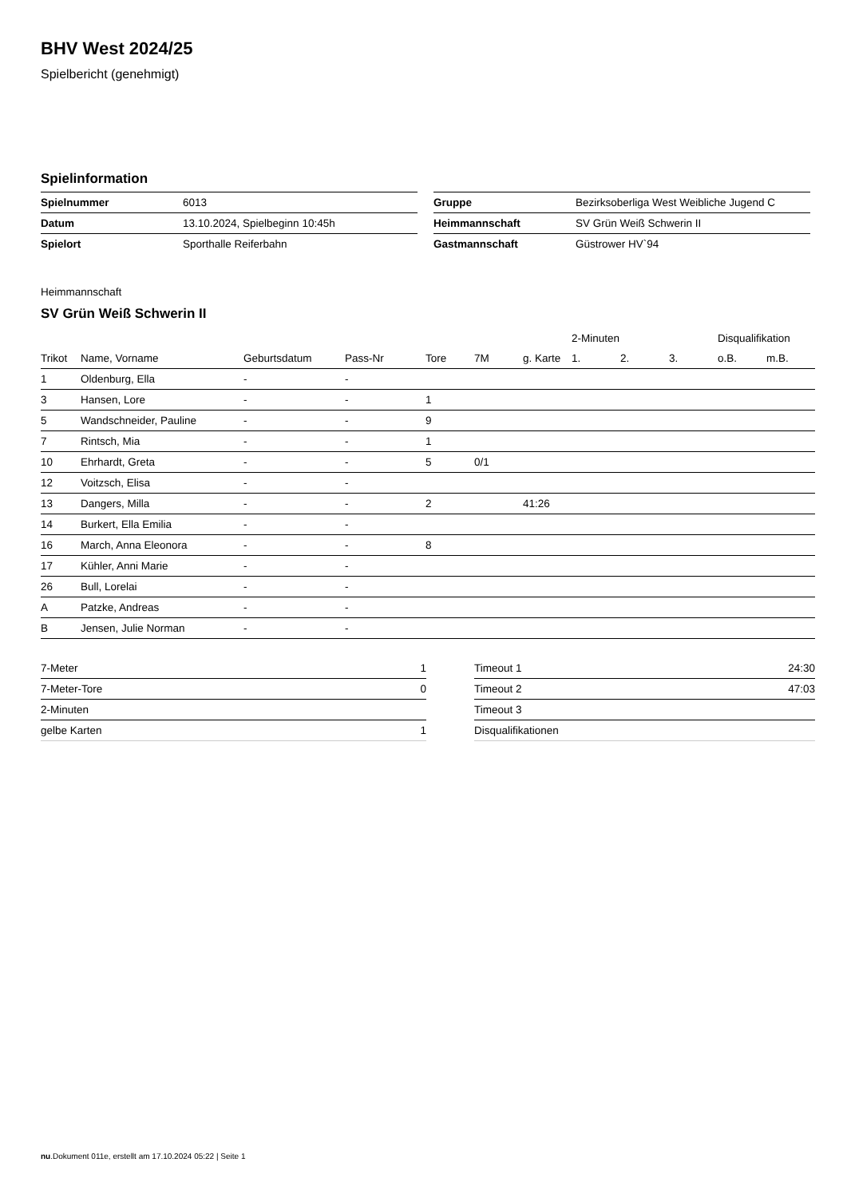BHV West 2024/25
Spielbericht (genehmigt)
Spielinformation
| Spielnummer | 6013 |
| Datum | 13.10.2024, Spielbeginn 10:45h |
| Spielort | Sporthalle Reiferbahn |
| Gruppe | Bezirksoberliga West Weibliche Jugend C |
| Heimmannschaft | SV Grün Weiß Schwerin II |
| Gastmannschaft | Güstrower HV`94 |
Heimmannschaft
SV Grün Weiß Schwerin II
| | | | | | | | 2-Minuten | | | Disqualifikation | |
| --- | --- | --- | --- | --- | --- | --- | --- | --- | --- | --- | --- |
| Trikot | Name, Vorname | Geburtsdatum | Pass-Nr | Tore | 7M | g. Karte | 1. | 2. | 3. | o.B. | m.B. |
| 1 | Oldenburg, Ella | - | - | | | | | | | | |
| 3 | Hansen, Lore | - | - | 1 | | | | | | | |
| 5 | Wandschneider, Pauline | - | - | 9 | | | | | | | |
| 7 | Rintsch, Mia | - | - | 1 | | | | | | | |
| 10 | Ehrhardt, Greta | - | - | 5 | 0/1 | | | | | | |
| 12 | Voitzsch, Elisa | - | - | | | | | | | | |
| 13 | Dangers, Milla | - | - | 2 | | 41:26 | | | | | |
| 14 | Burkert, Ella Emilia | - | - | | | | | | | | |
| 16 | March, Anna Eleonora | - | - | 8 | | | | | | | |
| 17 | Kühler, Anni Marie | - | - | | | | | | | | |
| 26 | Bull, Lorelai | - | - | | | | | | | | |
| A | Patzke, Andreas | - | - | | | | | | | | |
| B | Jensen, Julie Norman | - | - | | | | | | | | |
| 7-Meter | 1 |
| 7-Meter-Tore | 0 |
| 2-Minuten | |
| gelbe Karten | 1 |
| Timeout 1 | 24:30 |
| Timeout 2 | 47:03 |
| Timeout 3 | |
| Disqualifikationen | |
nu.Dokument 011e, erstellt am 17.10.2024 05:22 | Seite 1